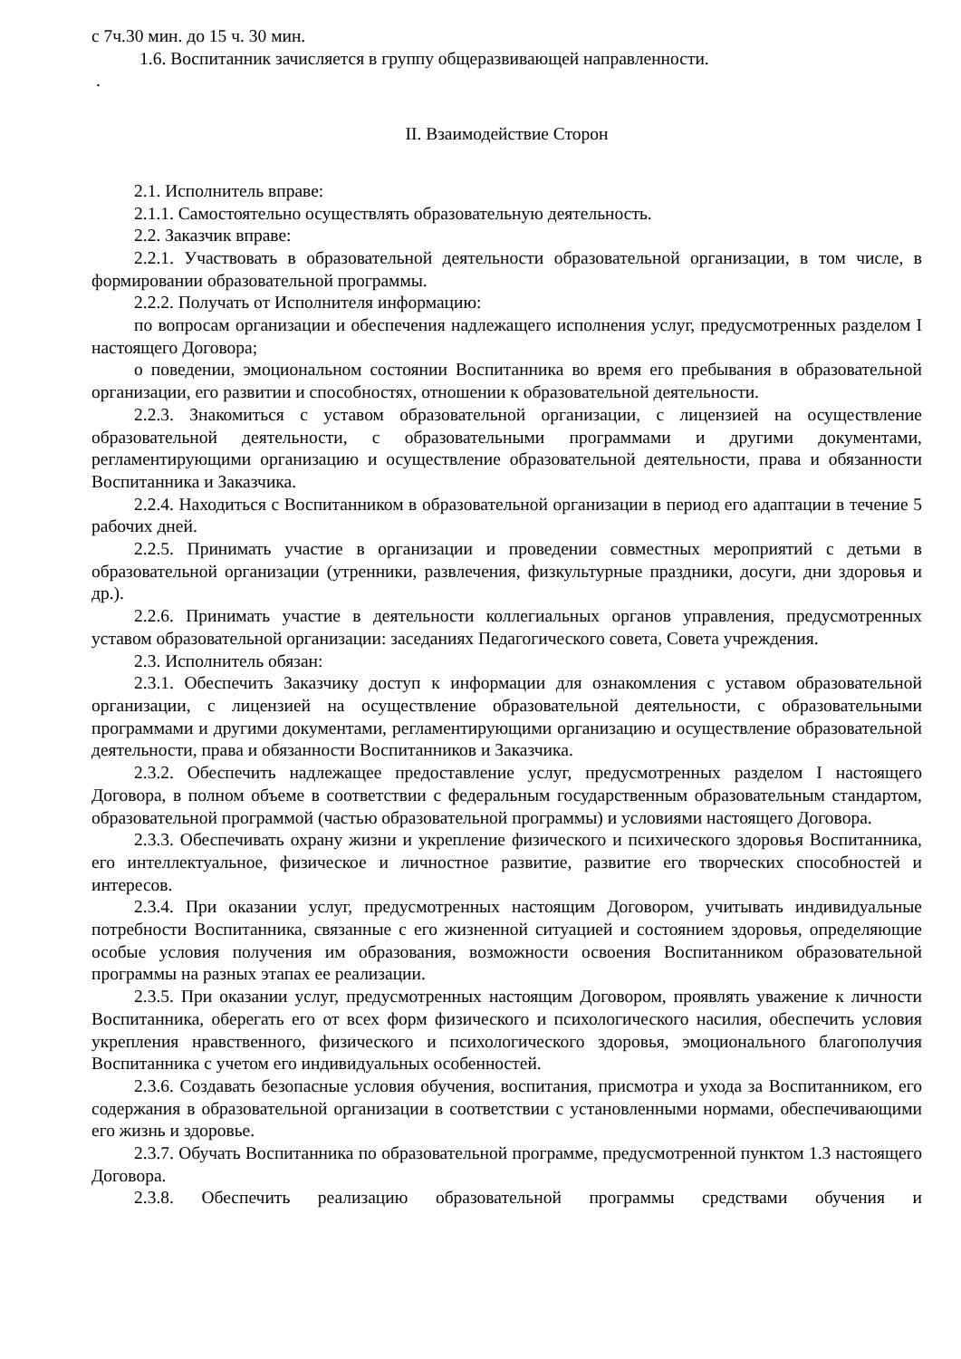с 7ч.30 мин. до 15 ч. 30 мин.
1.6. Воспитанник зачисляется в группу общеразвивающей направленности.
.
II. Взаимодействие Сторон
2.1. Исполнитель вправе:
2.1.1. Самостоятельно осуществлять образовательную деятельность.
2.2. Заказчик вправе:
2.2.1. Участвовать в образовательной деятельности образовательной организации, в том числе, в формировании образовательной программы.
2.2.2. Получать от Исполнителя информацию:
по вопросам организации и обеспечения надлежащего исполнения услуг, предусмотренных разделом I настоящего Договора;
о поведении, эмоциональном состоянии Воспитанника во время его пребывания в образовательной организации, его развитии и способностях, отношении к образовательной деятельности.
2.2.3. Знакомиться с уставом образовательной организации, с лицензией на осуществление образовательной деятельности, с образовательными программами и другими документами, регламентирующими организацию и осуществление образовательной деятельности, права и обязанности Воспитанника и Заказчика.
2.2.4. Находиться с Воспитанником в образовательной организации в период его адаптации в течение 5 рабочих дней.
2.2.5. Принимать участие в организации и проведении совместных мероприятий с детьми в образовательной организации (утренники, развлечения, физкультурные праздники, досуги, дни здоровья и др.).
2.2.6. Принимать участие в деятельности коллегиальных органов управления, предусмотренных уставом образовательной организации: заседаниях Педагогического совета, Совета учреждения.
2.3. Исполнитель обязан:
2.3.1. Обеспечить Заказчику доступ к информации для ознакомления с уставом образовательной организации, с лицензией на осуществление образовательной деятельности, с образовательными программами и другими документами, регламентирующими организацию и осуществление образовательной деятельности, права и обязанности Воспитанников и Заказчика.
2.3.2. Обеспечить надлежащее предоставление услуг, предусмотренных разделом I настоящего Договора, в полном объеме в соответствии с федеральным государственным образовательным стандартом, образовательной программой (частью образовательной программы) и условиями настоящего Договора.
2.3.3. Обеспечивать охрану жизни и укрепление физического и психического здоровья Воспитанника, его интеллектуальное, физическое и личностное развитие, развитие его творческих способностей и интересов.
2.3.4. При оказании услуг, предусмотренных настоящим Договором, учитывать индивидуальные потребности Воспитанника, связанные с его жизненной ситуацией и состоянием здоровья, определяющие особые условия получения им образования, возможности освоения Воспитанником образовательной программы на разных этапах ее реализации.
2.3.5. При оказании услуг, предусмотренных настоящим Договором, проявлять уважение к личности Воспитанника, оберегать его от всех форм физического и психологического насилия, обеспечить условия укрепления нравственного, физического и психологического здоровья, эмоционального благополучия Воспитанника с учетом его индивидуальных особенностей.
2.3.6. Создавать безопасные условия обучения, воспитания, присмотра и ухода за Воспитанником, его содержания в образовательной организации в соответствии с установленными нормами, обеспечивающими его жизнь и здоровье.
2.3.7. Обучать Воспитанника по образовательной программе, предусмотренной пунктом 1.3 настоящего Договора.
2.3.8. Обеспечить реализацию образовательной программы средствами обучения и